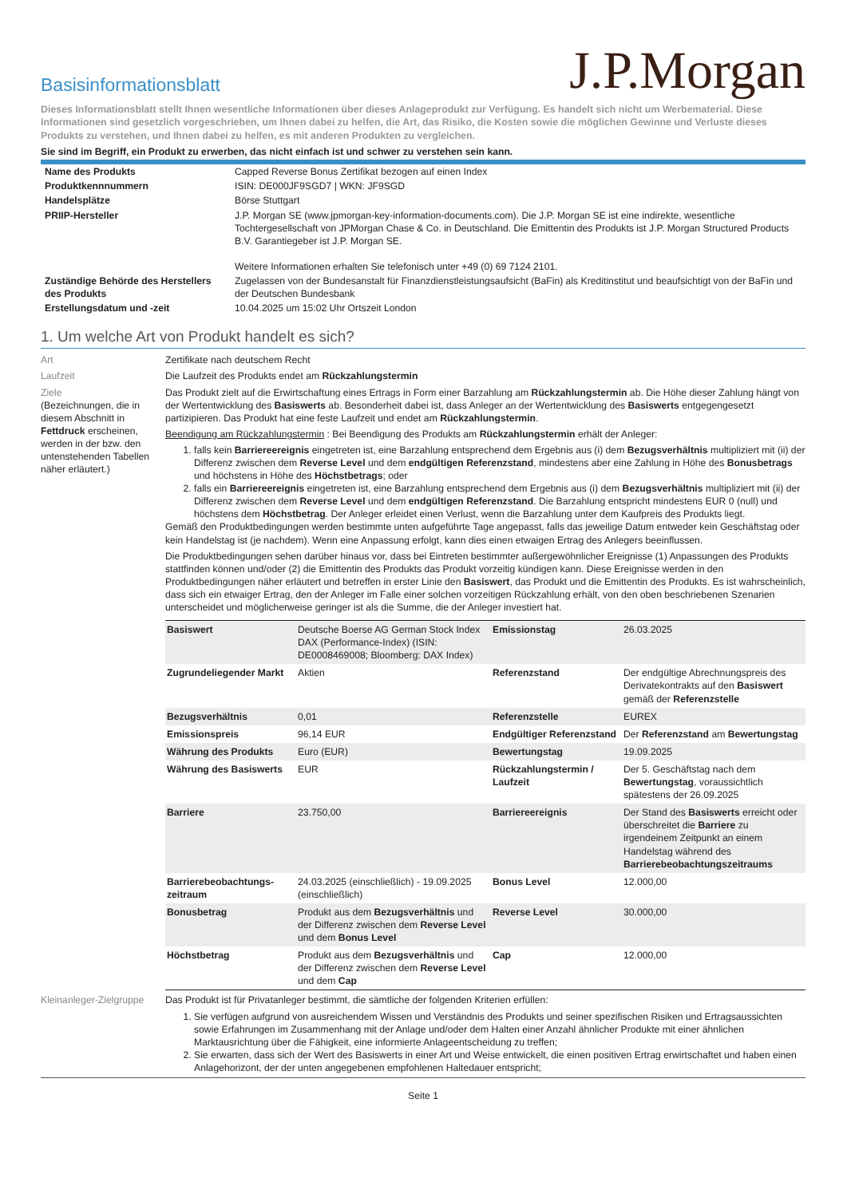Basisinformationsblatt
J.P.Morgan
Dieses Informationsblatt stellt Ihnen wesentliche Informationen über dieses Anlageprodukt zur Verfügung. Es handelt sich nicht um Werbematerial. Diese Informationen sind gesetzlich vorgeschrieben, um Ihnen dabei zu helfen, die Art, das Risiko, die Kosten sowie die möglichen Gewinne und Verluste dieses Produkts zu verstehen, und Ihnen dabei zu helfen, es mit anderen Produkten zu vergleichen.
Sie sind im Begriff, ein Produkt zu erwerben, das nicht einfach ist und schwer zu verstehen sein kann.
| Name des Produkts | Capped Reverse Bonus Zertifikat bezogen auf einen Index |
| Produktkennnummern | ISIN: DE000JF9SGD7 / WKN: JF9SGD |
| Handelsplätze | Börse Stuttgart |
| PRIIP-Hersteller | J.P. Morgan SE (www.jpmorgan-key-information-documents.com). Die J.P. Morgan SE ist eine indirekte, wesentliche Tochtergesellschaft von JPMorgan Chase & Co. in Deutschland. Die Emittentin des Produkts ist J.P. Morgan Structured Products B.V. Garantiegeber ist J.P. Morgan SE. Weitere Informationen erhalten Sie telefonisch unter +49 (0) 69 7124 2101. |
| Zuständige Behörde des Herstellers des Produkts | Zugelassen von der Bundesanstalt für Finanzdienstleistungsaufsicht (BaFin) als Kreditinstitut und beaufsichtigt von der BaFin und der Deutschen Bundesbank |
| Erstellungsdatum und -zeit | 10.04.2025 um 15:02 Uhr Ortszeit London |
1. Um welche Art von Produkt handelt es sich?
Art Zertifikate nach deutschem Recht
Laufzeit Die Laufzeit des Produkts endet am Rückzahlungstermin
Ziele
(Bezeichnungen, die in diesem Abschnitt in Fettdruck erscheinen, werden in der bzw. den untenstehenden Tabellen näher erläutert.)
Das Produkt zielt auf die Erwirtschaftung eines Ertrags in Form einer Barzahlung am Rückzahlungstermin ab. Die Höhe dieser Zahlung hängt von der Wertentwicklung des Basiswerts ab. Besonderheit dabei ist, dass Anleger an der Wertentwicklung des Basiswerts entgegengesetzt partizipieren. Das Produkt hat eine feste Laufzeit und endet am Rückzahlungstermin.
Beendigung am Rückzahlungstermin : Bei Beendigung des Produkts am Rückzahlungstermin erhält der Anleger:
1. falls kein Barriereereignis eingetreten ist, eine Barzahlung entsprechend dem Ergebnis aus (i) dem Bezugsverhältnis multipliziert mit (ii) der Differenz zwischen dem Reverse Level und dem endgültigen Referenzstand, mindestens aber eine Zahlung in Höhe des Bonusbetrags und höchstens in Höhe des Höchstbetrags; oder
2. falls ein Barriereereignis eingetreten ist, eine Barzahlung entsprechend dem Ergebnis aus (i) dem Bezugsverhältnis multipliziert mit (ii) der Differenz zwischen dem Reverse Level und dem endgültigen Referenzstand. Die Barzahlung entspricht mindestens EUR 0 (null) und höchstens dem Höchstbetrag. Der Anleger erleidet einen Verlust, wenn die Barzahlung unter dem Kaufpreis des Produkts liegt.
Gemäß den Produktbedingungen werden bestimmte unten aufgeführte Tage angepasst, falls das jeweilige Datum entweder kein Geschäftstag oder kein Handelstag ist (je nachdem). Wenn eine Anpassung erfolgt, kann dies einen etwaigen Ertrag des Anlegers beeinflussen.
Die Produktbedingungen sehen darüber hinaus vor, dass bei Eintreten bestimmter außergewöhnlicher Ereignisse (1) Anpassungen des Produkts stattfinden können und/oder (2) die Emittentin des Produkts das Produkt vorzeitig kündigen kann. Diese Ereignisse werden in den Produktbedingungen näher erläutert und betreffen in erster Linie den Basiswert, das Produkt und die Emittentin des Produkts. Es ist wahrscheinlich, dass sich ein etwaiger Ertrag, den der Anleger im Falle einer solchen vorzeitigen Rückzahlung erhält, von den oben beschriebenen Szenarien unterscheidet und möglicherweise geringer ist als die Summe, die der Anleger investiert hat.
| Basiswert | Deutsche Boerse AG German Stock Index DAX (Performance-Index) (ISIN: DE0008469008; Bloomberg: DAX Index) | Emissionstag | 26.03.2025 |
| Zugrundeliegender Markt | Aktien | Referenzstand | Der endgültige Abrechnungspreis des Derivatekontrakts auf den Basiswert gemäß der Referenzstelle |
| Bezugsverhältnis | 0,01 | Referenzstelle | EUREX |
| Emissionspreis | 96,14 EUR | Endgültiger Referenzstand | Der Referenzstand am Bewertungstag |
| Währung des Produkts | Euro (EUR) | Bewertungstag | 19.09.2025 |
| Währung des Basiswerts | EUR | Rückzahlungstermin / Laufzeit | Der 5. Geschäftstag nach dem Bewertungstag , voraussichtlich spätestens der 26.09.2025 |
| Barriere | 23.750,00 | Barriereereignis | Der Stand des Basiswerts erreicht oder überschreitet die Barriere zu irgendeinem Zeitpunkt an einem Handelstag während des Barrierebeobachtungszeitraums |
| Barrierebeobachtungs-zeitraum | 24.03.2025 (einschließlich) - 19.09.2025 (einschließlich) | Bonus Level | 12.000,00 |
| Bonusbetrag | Produkt aus dem Bezugsverhältnis und der Differenz zwischen dem Reverse Level und dem Bonus Level | Reverse Level | 30.000,00 |
| Höchstbetrag | Produkt aus dem Bezugsverhältnis und der Differenz zwischen dem Reverse Level und dem Cap | Cap | 12.000,00 |
Kleinanleger-Zielgruppe
Das Produkt ist für Privatanleger bestimmt, die sämtliche der folgenden Kriterien erfüllen:
1. Sie verfügen aufgrund von ausreichendem Wissen und Verständnis des Produkts und seiner spezifischen Risiken und Ertragsaussichten sowie Erfahrungen im Zusammenhang mit der Anlage und/oder dem Halten einer Anzahl ähnlicher Produkte mit einer ähnlichen Marktausrichtung über die Fähigkeit, eine informierte Anlageentscheidung zu treffen;
2. Sie erwarten, dass sich der Wert des Basiswerts in einer Art und Weise entwickelt, die einen positiven Ertrag erwirtschaftet und haben einen Anlagehorizont, der der unten angegebenen empfohlenen Haltedauer entspricht;
Seite 1